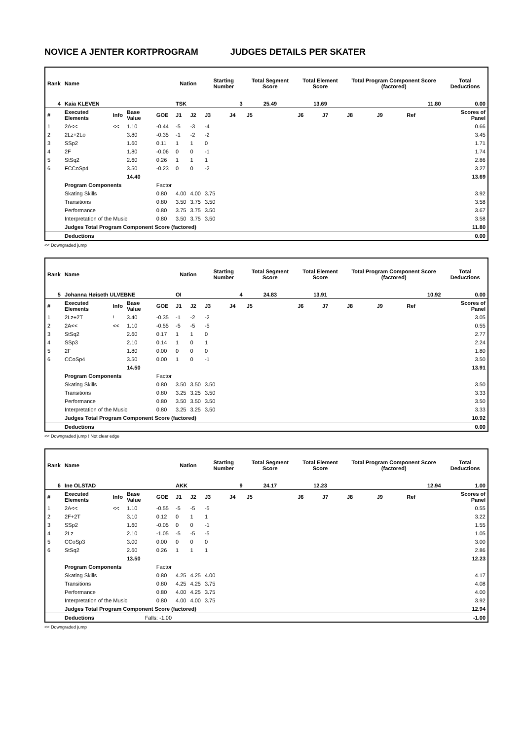NOVICE A JENTER KORTPROGRAM JUDGES DETAILS PER SKATER
| Rank | Name | | | | Nation | | Starting Number | | Total Segment Score | Total Element Score | | Total Program Component Score (factored) | | | Total Deductions |
| --- | --- | --- | --- | --- | --- | --- | --- | --- | --- | --- | --- | --- | --- | --- | --- |
| 4 | Kaia KLEVEN | | | | TSK | | 3 | | 25.49 | 13.69 | | 11.80 | | | 0.00 |
| # | Executed Elements | Info | Base Value | GOE | J1 | J2 | J3 | J4 | J5 | J6 | J7 | J8 | J9 | Ref | Scores of Panel |
| 1 | 2A<< | << | 1.10 | -0.44 | -5 | -3 | -4 | | | | | | | | 0.66 |
| 2 | 2Lz+2Lo | | 3.80 | -0.35 | -1 | -2 | -2 | | | | | | | | 3.45 |
| 3 | SSp2 | | 1.60 | 0.11 | 1 | 1 | 0 | | | | | | | | 1.71 |
| 4 | 2F | | 1.80 | -0.06 | 0 | 0 | -1 | | | | | | | | 1.74 |
| 5 | StSq2 | | 2.60 | 0.26 | 1 | 1 | 1 | | | | | | | | 2.86 |
| 6 | FCCoSp4 | | 3.50 | -0.23 | 0 | 0 | -2 | | | | | | | | 3.27 |
| | | | 14.40 | | | | | | | | | | | | 13.69 |
| | Program Components | | | Factor | | | | | | | | | | | |
| | Skating Skills | | | 0.80 | 4.00 | 4.00 | 3.75 | | | | | | | | 3.92 |
| | Transitions | | | 0.80 | 3.50 | 3.75 | 3.50 | | | | | | | | 3.58 |
| | Performance | | | 0.80 | 3.75 | 3.75 | 3.50 | | | | | | | | 3.67 |
| | Interpretation of the Music | | | 0.80 | 3.50 | 3.75 | 3.50 | | | | | | | | 3.58 |
| | Judges Total Program Component Score (factored) | | | | | | | | | | | | | | 11.80 |
| | Deductions | | | | | | | | | | | | | | 0.00 |
<< Downgraded jump
| Rank | Name | | | | Nation | | Starting Number | | Total Segment Score | Total Element Score | | Total Program Component Score (factored) | | | Total Deductions |
| --- | --- | --- | --- | --- | --- | --- | --- | --- | --- | --- | --- | --- | --- | --- | --- |
| 5 | Johanna Høiseth ULVEBNE | | | | OI | | 4 | | 24.83 | 13.91 | | 10.92 | | | 0.00 |
| # | Executed Elements | Info | Base Value | GOE | J1 | J2 | J3 | J4 | J5 | J6 | J7 | J8 | J9 | Ref | Scores of Panel |
| 1 | 2Lz+2T | ! | 3.40 | -0.35 | -1 | -2 | -2 | | | | | | | | 3.05 |
| 2 | 2A<< | << | 1.10 | -0.55 | -5 | -5 | -5 | | | | | | | | 0.55 |
| 3 | StSq2 | | 2.60 | 0.17 | 1 | 1 | 0 | | | | | | | | 2.77 |
| 4 | SSp3 | | 2.10 | 0.14 | 1 | 0 | 1 | | | | | | | | 2.24 |
| 5 | 2F | | 1.80 | 0.00 | 0 | 0 | 0 | | | | | | | | 1.80 |
| 6 | CCoSp4 | | 3.50 | 0.00 | 1 | 0 | -1 | | | | | | | | 3.50 |
| | | | 14.50 | | | | | | | | | | | | 13.91 |
| | Program Components | | | Factor | | | | | | | | | | | |
| | Skating Skills | | | 0.80 | 3.50 | 3.50 | 3.50 | | | | | | | | 3.50 |
| | Transitions | | | 0.80 | 3.25 | 3.25 | 3.50 | | | | | | | | 3.33 |
| | Performance | | | 0.80 | 3.50 | 3.50 | 3.50 | | | | | | | | 3.50 |
| | Interpretation of the Music | | | 0.80 | 3.25 | 3.25 | 3.50 | | | | | | | | 3.33 |
| | Judges Total Program Component Score (factored) | | | | | | | | | | | | | | 10.92 |
| | Deductions | | | | | | | | | | | | | | 0.00 |
<< Downgraded jump ! Not clear edge
| Rank | Name | | | | Nation | | Starting Number | | Total Segment Score | Total Element Score | | Total Program Component Score (factored) | | | Total Deductions |
| --- | --- | --- | --- | --- | --- | --- | --- | --- | --- | --- | --- | --- | --- | --- | --- |
| 6 | Ine OLSTAD | | | | AKK | | 9 | | 24.17 | 12.23 | | 12.94 | | | 1.00 |
| # | Executed Elements | Info | Base Value | GOE | J1 | J2 | J3 | J4 | J5 | J6 | J7 | J8 | J9 | Ref | Scores of Panel |
| 1 | 2A<< | << | 1.10 | -0.55 | -5 | -5 | -5 | | | | | | | | 0.55 |
| 2 | 2F+2T | | 3.10 | 0.12 | 0 | 1 | 1 | | | | | | | | 3.22 |
| 3 | SSp2 | | 1.60 | -0.05 | 0 | 0 | -1 | | | | | | | | 1.55 |
| 4 | 2Lz | | 2.10 | -1.05 | -5 | -5 | -5 | | | | | | | | 1.05 |
| 5 | CCoSp3 | | 3.00 | 0.00 | 0 | 0 | 0 | | | | | | | | 3.00 |
| 6 | StSq2 | | 2.60 | 0.26 | 1 | 1 | 1 | | | | | | | | 2.86 |
| | | | 13.50 | | | | | | | | | | | | 12.23 |
| | Program Components | | | Factor | | | | | | | | | | | |
| | Skating Skills | | | 0.80 | 4.25 | 4.25 | 4.00 | | | | | | | | 4.17 |
| | Transitions | | | 0.80 | 4.25 | 4.25 | 3.75 | | | | | | | | 4.08 |
| | Performance | | | 0.80 | 4.00 | 4.25 | 3.75 | | | | | | | | 4.00 |
| | Interpretation of the Music | | | 0.80 | 4.00 | 4.00 | 3.75 | | | | | | | | 3.92 |
| | Judges Total Program Component Score (factored) | | | | | | | | | | | | | | 12.94 |
| | Deductions | | Falls: -1.00 | | | | | | | | | | | | -1.00 |
<< Downgraded jump